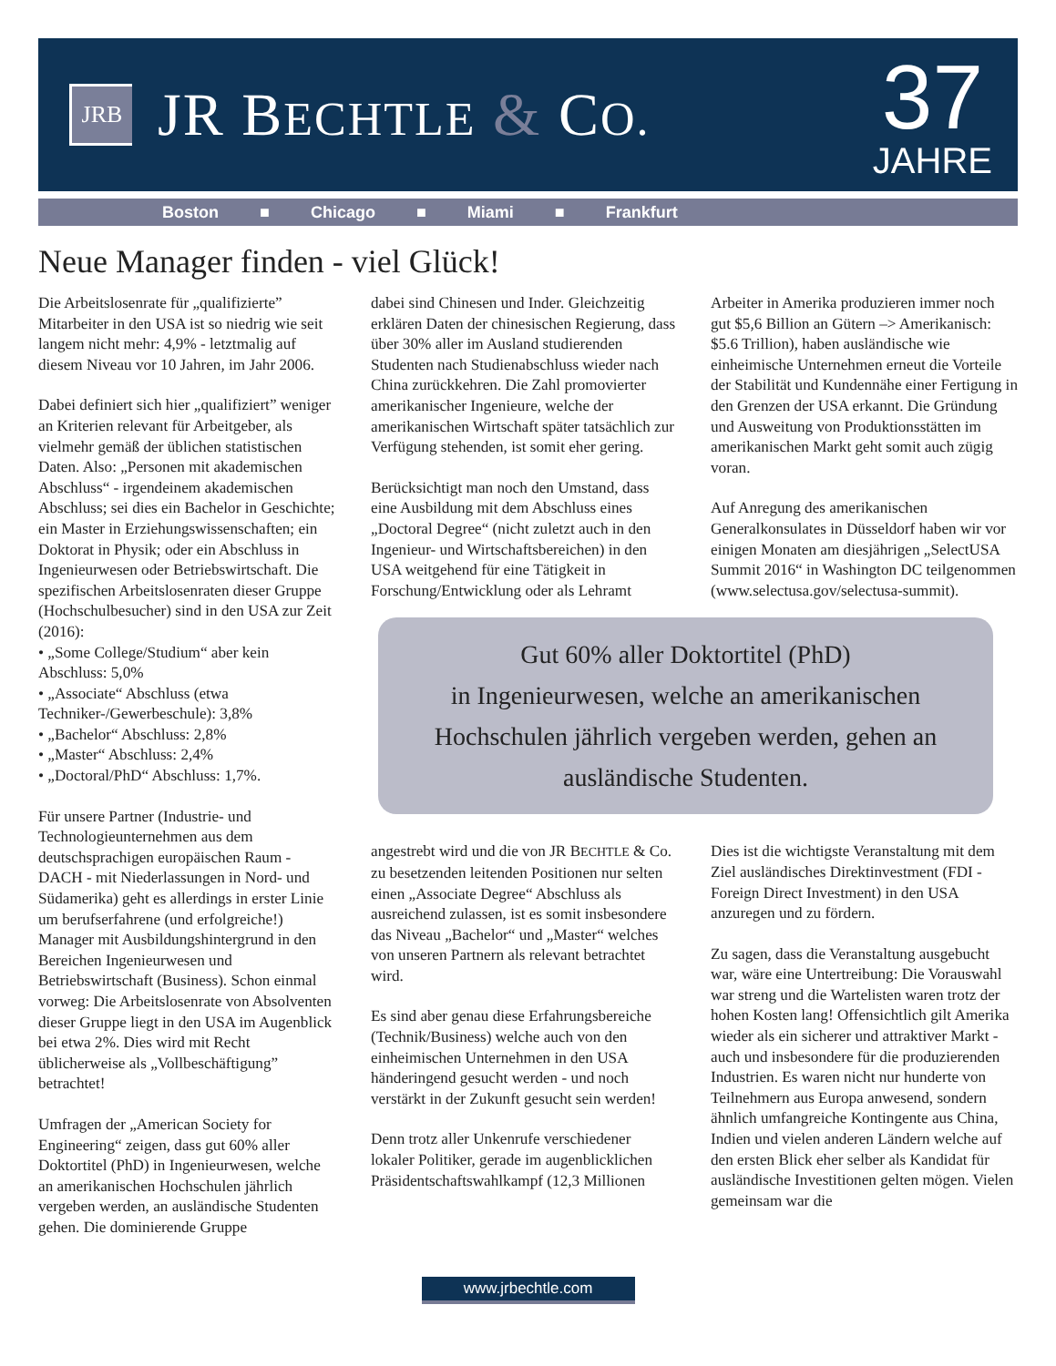JRB
JR BECHTLE & CO.
37
JAHRE
Boston ■ Chicago ■ Miami ■ Frankfurt
Neue Manager finden - viel Glück!
Die Arbeitslosenrate für „qualifizierte” Mitarbeiter in den USA ist so niedrig wie seit langem nicht mehr: 4,9% - letztmalig auf diesem Niveau vor 10 Jahren, im Jahr 2006.
Dabei definiert sich hier „qualifiziert” weniger an Kriterien relevant für Arbeitgeber, als vielmehr gemäß der üblichen statistischen Daten. Also: „Personen mit akademischen Abschluss“ - irgendeinem akademischen Abschluss; sei dies ein Bachelor in Geschichte; ein Master in Erziehungswissenschaften; ein Doktorat in Physik; oder ein Abschluss in Ingenieurwesen oder Betriebswirtschaft. Die spezifischen Arbeitslosenraten dieser Gruppe (Hochschulbesucher) sind in den USA zur Zeit (2016):
• „Some College/Studium“ aber kein Abschluss: 5,0%
• „Associate“ Abschluss (etwa Techniker-/Gewerbeschule): 3,8%
• „Bachelor“ Abschluss: 2,8%
• „Master“ Abschluss: 2,4%
• „Doctoral/PhD“ Abschluss: 1,7%.
Für unsere Partner (Industrie- und Technologieunternehmen aus dem deutschsprachigen europäischen Raum - DACH - mit Niederlassungen in Nord- und Südamerika) geht es allerdings in erster Linie um berufserfahrene (und erfolgreiche!) Manager mit Ausbildungshintergrund in den Bereichen Ingenieurwesen und Betriebswirtschaft (Business). Schon einmal vorweg: Die Arbeitslosenrate von Absolventen dieser Gruppe liegt in den USA im Augenblick bei etwa 2%. Dies wird mit Recht üblicherweise als „Vollbeschäftigung” betrachtet!
Umfragen der „American Society for Engineering“ zeigen, dass gut 60% aller Doktortitel (PhD) in Ingenieurwesen, welche an amerikanischen Hochschulen jährlich vergeben werden, an ausländische Studenten gehen. Die dominierende Gruppe
dabei sind Chinesen und Inder. Gleichzeitig erklären Daten der chinesischen Regierung, dass über 30% aller im Ausland studierenden Studenten nach Studienabschluss wieder nach China zurückkehren. Die Zahl promovierter amerikanischer Ingenieure, welche der amerikanischen Wirtschaft später tatsächlich zur Verfügung stehenden, ist somit eher gering.
Berücksichtigt man noch den Umstand, dass eine Ausbildung mit dem Abschluss eines „Doctoral Degree“ (nicht zuletzt auch in den Ingenieur- und Wirtschaftsbereichen) in den USA weitgehend für eine Tätigkeit in Forschung/Entwicklung oder als Lehramt
Arbeiter in Amerika produzieren immer noch gut $5,6 Billion an Gütern –> Amerikanisch: $5.6 Trillion), haben ausländische wie einheimische Unternehmen erneut die Vorteile der Stabilität und Kundennähe einer Fertigung in den Grenzen der USA erkannt. Die Gründung und Ausweitung von Produktionsstätten im amerikanischen Markt geht somit auch zügig voran.
Auf Anregung des amerikanischen Generalkonsulates in Düsseldorf haben wir vor einigen Monaten am diesjährigen „SelectUSA Summit 2016“ in Washington DC teilgenommen (www.selectusa.gov/selectusa-summit).
Gut 60% aller Doktortitel (PhD)
in Ingenieurwesen, welche an amerikanischen Hochschulen jährlich vergeben werden, gehen an ausländische Studenten.
angestrebt wird und die von JR BECHTLE & Co. zu besetzenden leitenden Positionen nur selten einen „Associate Degree“ Abschluss als ausreichend zulassen, ist es somit insbesondere das Niveau „Bachelor“ und „Master“ welches von unseren Partnern als relevant betrachtet wird.
Es sind aber genau diese Erfahrungsbereiche (Technik/Business) welche auch von den einheimischen Unternehmen in den USA händeringend gesucht werden - und noch verstärkt in der Zukunft gesucht sein werden!
Denn trotz aller Unkenrufe verschiedener lokaler Politiker, gerade im augenblicklichen Präsidentschaftswahlkampf (12,3 Millionen
Dies ist die wichtigste Veranstaltung mit dem Ziel ausländisches Direktinvestment (FDI - Foreign Direct Investment) in den USA anzuregen und zu fördern.
Zu sagen, dass die Veranstaltung ausgebucht war, wäre eine Untertreibung: Die Vorauswahl war streng und die Wartelisten waren trotz der hohen Kosten lang! Offensichtlich gilt Amerika wieder als ein sicherer und attraktiver Markt - auch und insbesondere für die produzierenden Industrien. Es waren nicht nur hunderte von Teilnehmern aus Europa anwesend, sondern ähnlich umfangreiche Kontingente aus China, Indien und vielen anderen Ländern welche auf den ersten Blick eher selber als Kandidat für ausländische Investitionen gelten mögen. Vielen gemeinsam war die
www.jrbechtle.com